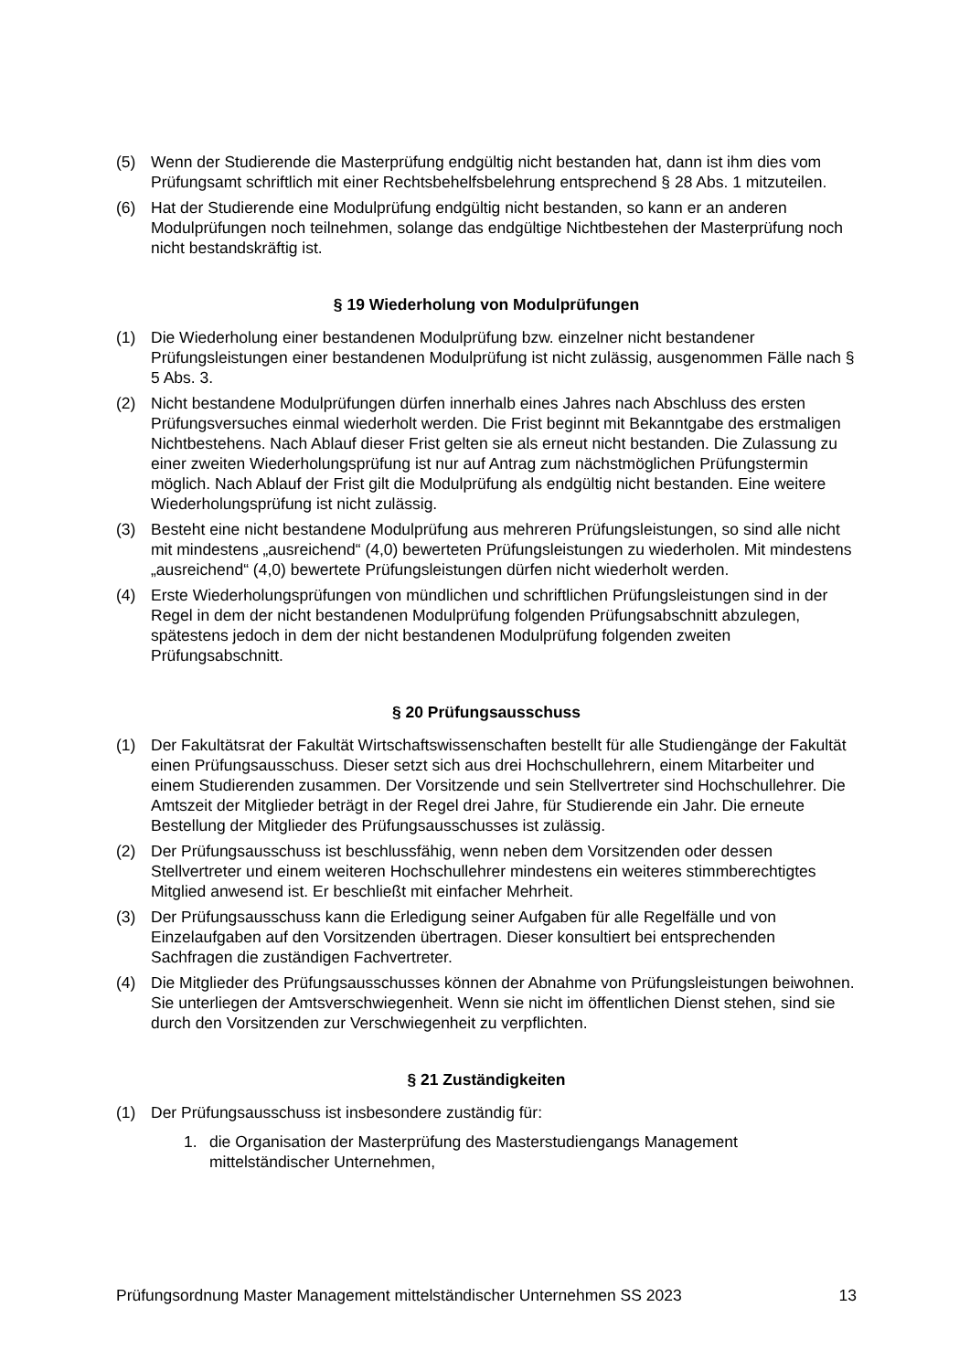(5) Wenn der Studierende die Masterprüfung endgültig nicht bestanden hat, dann ist ihm dies vom Prüfungsamt schriftlich mit einer Rechtsbehelfsbelehrung entsprechend § 28 Abs. 1 mitzuteilen.
(6) Hat der Studierende eine Modulprüfung endgültig nicht bestanden, so kann er an anderen Modulprüfungen noch teilnehmen, solange das endgültige Nichtbestehen der Masterprüfung noch nicht bestandskräftig ist.
§ 19 Wiederholung von Modulprüfungen
(1) Die Wiederholung einer bestandenen Modulprüfung bzw. einzelner nicht bestandener Prüfungsleistungen einer bestandenen Modulprüfung ist nicht zulässig, ausgenommen Fälle nach § 5 Abs. 3.
(2) Nicht bestandene Modulprüfungen dürfen innerhalb eines Jahres nach Abschluss des ersten Prüfungsversuches einmal wiederholt werden. Die Frist beginnt mit Bekanntgabe des erstmaligen Nichtbestehens. Nach Ablauf dieser Frist gelten sie als erneut nicht bestanden. Die Zulassung zu einer zweiten Wiederholungsprüfung ist nur auf Antrag zum nächstmöglichen Prüfungstermin möglich. Nach Ablauf der Frist gilt die Modulprüfung als endgültig nicht bestanden. Eine weitere Wiederholungsprüfung ist nicht zulässig.
(3) Besteht eine nicht bestandene Modulprüfung aus mehreren Prüfungsleistungen, so sind alle nicht mit mindestens „ausreichend“ (4,0) bewerteten Prüfungsleistungen zu wiederholen. Mit mindestens „ausreichend“ (4,0) bewertete Prüfungsleistungen dürfen nicht wiederholt werden.
(4) Erste Wiederholungsprüfungen von mündlichen und schriftlichen Prüfungsleistungen sind in der Regel in dem der nicht bestandenen Modulprüfung folgenden Prüfungsabschnitt abzulegen, spätestens jedoch in dem der nicht bestandenen Modulprüfung folgenden zweiten Prüfungsabschnitt.
§ 20 Prüfungsausschuss
(1) Der Fakultätsrat der Fakultät Wirtschaftswissenschaften bestellt für alle Studiengänge der Fakultät einen Prüfungsausschuss. Dieser setzt sich aus drei Hochschullehrern, einem Mitarbeiter und einem Studierenden zusammen. Der Vorsitzende und sein Stellvertreter sind Hochschullehrer. Die Amtszeit der Mitglieder beträgt in der Regel drei Jahre, für Studierende ein Jahr. Die erneute Bestellung der Mitglieder des Prüfungsausschusses ist zulässig.
(2) Der Prüfungsausschuss ist beschlussfähig, wenn neben dem Vorsitzenden oder dessen Stellvertreter und einem weiteren Hochschullehrer mindestens ein weiteres stimmberechtigtes Mitglied anwesend ist. Er beschließt mit einfacher Mehrheit.
(3) Der Prüfungsausschuss kann die Erledigung seiner Aufgaben für alle Regelfälle und von Einzelaufgaben auf den Vorsitzenden übertragen. Dieser konsultiert bei entsprechenden Sachfragen die zuständigen Fachvertreter.
(4) Die Mitglieder des Prüfungsausschusses können der Abnahme von Prüfungsleistungen beiwohnen. Sie unterliegen der Amtsverschwiegenheit. Wenn sie nicht im öffentlichen Dienst stehen, sind sie durch den Vorsitzenden zur Verschwiegenheit zu verpflichten.
§ 21 Zuständigkeiten
(1) Der Prüfungsausschuss ist insbesondere zuständig für:
1. die Organisation der Masterprüfung des Masterstudiengangs Management mittelständischer Unternehmen,
Prüfungsordnung Master Management mittelständischer Unternehmen SS 2023 13